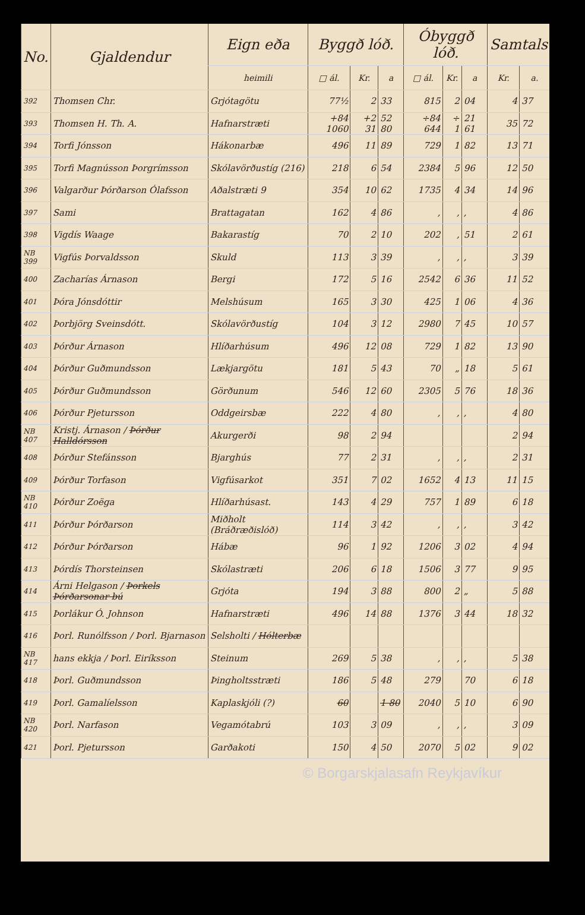| No. | Gjaldendur | Eign eða | Byggð lóð. | | | Óbyggð lóð. | | | Samtals | |
| --- | --- | --- | --- | --- | --- | --- | --- | --- | --- | --- |
| | | heimili | □ ál. | Kr. | a | □ ál. | Kr. | a | Kr. | a. |
| 392 | Thomsen Chr. | Grjótagötu | 77½ | 2 | 33 | 815 | 2 | 04 | 4 | 37 |
| 393 | Thomsen H. Th. A. | Hafnarstræti | +84 1060 | +2 31 | 52 80 | ÷84 644 | ÷ 1 | 21 61 | 35 | 72 |
| 394 | Torfi Jónsson | Hákonarbæ | 496 | 11 | 89 | 729 | 1 | 82 | 13 | 71 |
| 395 | Torfi Magnússon Þorgrímsson | Skólavörðustíg (216) | 218 | 6 | 54 | 2384 | 5 | 96 | 12 | 50 |
| 396 | Valgarður Þórðarson Ólafsson | Aðalstræti 9 | 354 | 10 | 62 | 1735 | 4 | 34 | 14 | 96 |
| 397 | Sami | Brattagatan | 162 | 4 | 86 | , | , | , | 4 | 86 |
| 398 | Vigdís Waage | Bakarastíg | 70 | 2 | 10 | 202 | , | 51 | 2 | 61 |
| NB 399 | Vigfús Þorvaldsson | Skuld | 113 | 3 | 39 | , | , | , | 3 | 39 |
| 400 | Zacharías Árnason | Bergi | 172 | 5 | 16 | 2542 | 6 | 36 | 11 | 52 |
| 401 | Þóra Jónsdóttir | Melshúsum | 165 | 3 | 30 | 425 | 1 | 06 | 4 | 36 |
| 402 | Þorbjörg Sveinsdótt. | Skólavörðustíg | 104 | 3 | 12 | 2980 | 7 | 45 | 10 | 57 |
| 403 | Þórður Árnason | Hlíðarhúsum | 496 | 12 | 08 | 729 | 1 | 82 | 13 | 90 |
| 404 | Þórður Guðmundsson | Lækjargötu | 181 | 5 | 43 | 70 | „ | 18 | 5 | 61 |
| 405 | Þórður Guðmundsson | Görðunum | 546 | 12 | 60 | 2305 | 5 | 76 | 18 | 36 |
| 406 | Þórður Pjetursson | Oddgeirsbæ | 222 | 4 | 80 | , | , | , | 4 | 80 |
| NB 407 | Kristj. Árnason / Þórður Halldórsson | Akurgerði | 98 | 2 | 94 | | | | 2 | 94 |
| 408 | Þórður Stefánsson | Bjarghús | 77 | 2 | 31 | , | , | , | 2 | 31 |
| 409 | Þórður Torfason | Vigfúsarkot | 351 | 7 | 02 | 1652 | 4 | 13 | 11 | 15 |
| NB 410 | Þórður Zoëga | Hlíðarhúsast. | 143 | 4 | 29 | 757 | 1 | 89 | 6 | 18 |
| 411 | Þórður Þórðarson | Miðholt (Bráðræðislóð) | 114 | 3 | 42 | , | , | , | 3 | 42 |
| 412 | Þórður Þórðarson | Hábæ | 96 | 1 | 92 | 1206 | 3 | 02 | 4 | 94 |
| 413 | Þórdís Thorsteinsen | Skólastræti | 206 | 6 | 18 | 1506 | 3 | 77 | 9 | 95 |
| 414 | Árni Helgason / Þorkels Þórðarsonar bú | Grjóta | 194 | 3 | 88 | 800 | 2 | „ | 5 | 88 |
| 415 | Þorlákur Ó. Johnson | Hafnarstræti | 496 | 14 | 88 | 1376 | 3 | 44 | 18 | 32 |
| 416 | Þorl. Runólfsson / Þorl. Bjarnason | Selsholti / Hólterbæ | | | | | | | | |
| NB 417 | hans ekkja / Þorl. Eiríksson | Steinum | 269 | 5 | 38 | , | , | , | 5 | 38 |
| 418 | Þorl. Guðmundsson | Þingholtsstræti | 186 | 5 | 48 | 279 | | 70 | 6 | 18 |
| 419 | Þorl. Gamalíelsson | Kaplaskjóli (?) | 60 | | 1 80 | 2040 | 5 | 10 | 6 | 90 |
| NB 420 | Þorl. Narfason | Vegamótabrú | 103 | 3 | 09 | , | , | , | 3 | 09 |
| 421 | Þorl. Pjetursson | Garðakoti | 150 | 4 | 50 | 2070 | 5 | 02 | 9 | 02 |
© Borgarskjalasafn Reykjavíkur